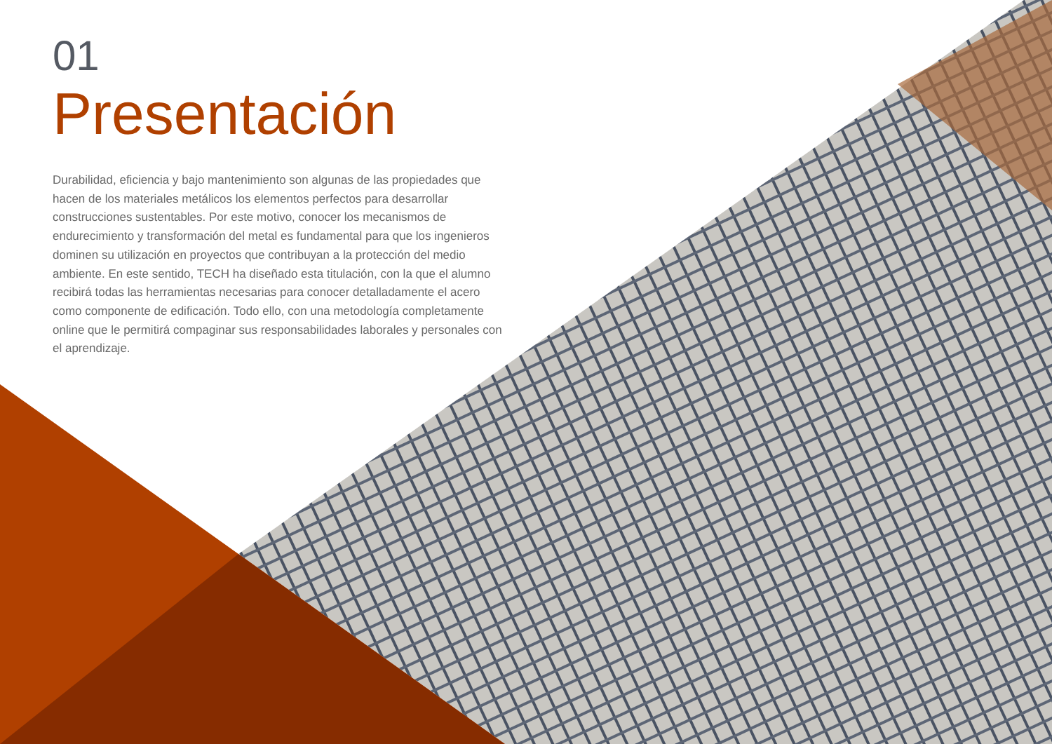01
Presentación
Durabilidad, eficiencia y bajo mantenimiento son algunas de las propiedades que hacen de los materiales metálicos los elementos perfectos para desarrollar construcciones sustentables. Por este motivo, conocer los mecanismos de endurecimiento y transformación del metal es fundamental para que los ingenieros dominen su utilización en proyectos que contribuyan a la protección del medio ambiente. En este sentido, TECH ha diseñado esta titulación, con la que el alumno recibirá todas las herramientas necesarias para conocer detalladamente el acero como componente de edificación. Todo ello, con una metodología completamente online que le permitirá compaginar sus responsabilidades laborales y personales con el aprendizaje.